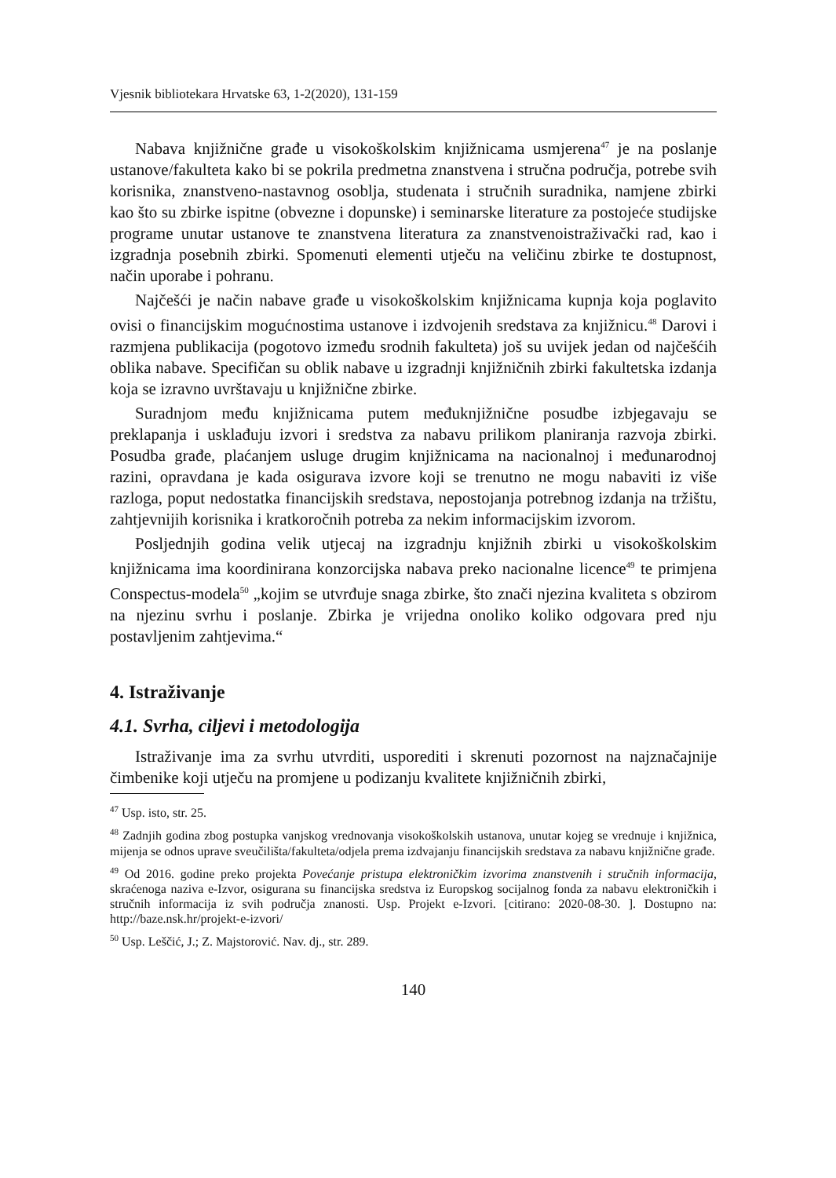Vjesnik bibliotekara Hrvatske 63, 1-2(2020), 131-159
Nabava knjižnične građe u visokoškolskim knjižnicama usmjerena<sup>47</sup> je na poslanje ustanove/fakulteta kako bi se pokrila predmetna znanstvena i stručna područja, potrebe svih korisnika, znanstveno-nastavnog osoblja, studenata i stručnih suradnika, namjene zbirki kao što su zbirke ispitne (obvezne i dopunske) i seminarske literature za postojeće studijske programe unutar ustanove te znanstvena literatura za znanstvenoistraživački rad, kao i izgradnja posebnih zbirki. Spomenuti elementi utječu na veličinu zbirke te dostupnost, način uporabe i pohranu.
Najčešći je način nabave građe u visokoškolskim knjižnicama kupnja koja poglavito ovisi o financijskim mogućnostima ustanove i izdvojenih sredstava za knjižnicu.<sup>48</sup> Darovi i razmjena publikacija (pogotovo između srodnih fakulteta) još su uvijek jedan od najčešćih oblika nabave. Specifičan su oblik nabave u izgradnji knjižničnih zbirki fakultetska izdanja koja se izravno uvrštavaju u knjižnične zbirke.
Suradnjom među knjižnicama putem međuknjižnične posudbe izbjegavaju se preklapanja i usklađuju izvori i sredstva za nabavu prilikom planiranja razvoja zbirki. Posudba građe, plaćanjem usluge drugim knjižnicama na nacionalnoj i međunarodnoj razini, opravdana je kada osigurava izvore koji se trenutno ne mogu nabaviti iz više razloga, poput nedostatka financijskih sredstava, nepostojanja potrebnog izdanja na tržištu, zahtjevnijih korisnika i kratkoročnih potreba za nekim informacijskim izvorom.
Posljednjih godina velik utjecaj na izgradnju knjižnih zbirki u visokoškolskim knjižnicama ima koordinirana konzorcijska nabava preko nacionalne licence<sup>49</sup> te primjena Conspectus-modela<sup>50</sup> „kojim se utvrđuje snaga zbirke, što znači njezina kvaliteta s obzirom na njezinu svrhu i poslanje. Zbirka je vrijedna onoliko koliko odgovara pred nju postavljenim zahtjevima.“
4. Istraživanje
4.1. Svrha, ciljevi i metodologija
Istraživanje ima za svrhu utvrditi, usporediti i skrenuti pozornost na najznačajnije čimbenike koji utječu na promjene u podizanju kvalitete knjižničnih zbirki,
<sup>47</sup> Usp. isto, str. 25.
<sup>48</sup> Zadnjih godina zbog postupka vanjskog vrednovanja visokoškolskih ustanova, unutar kojeg se vrednuje i knjižnica, mijenja se odnos uprave sveučilišta/fakulteta/odjela prema izdvajanju financijskih sredstava za nabavu knjižnične građe.
<sup>49</sup> Od 2016. godine preko projekta Povećanje pristupa elektroničkim izvorima znanstvenih i stručnih informacija, skraćenoga naziva e-Izvor, osigurana su financijska sredstva iz Europskog socijalnog fonda za nabavu elektroničkih i stručnih informacija iz svih područja znanosti. Usp. Projekt e-Izvori. [citirano: 2020-08-30. ]. Dostupno na: http://baze.nsk.hr/projekt-e-izvori/
<sup>50</sup> Usp. Leščić, J.; Z. Majstorović. Nav. dj., str. 289.
140